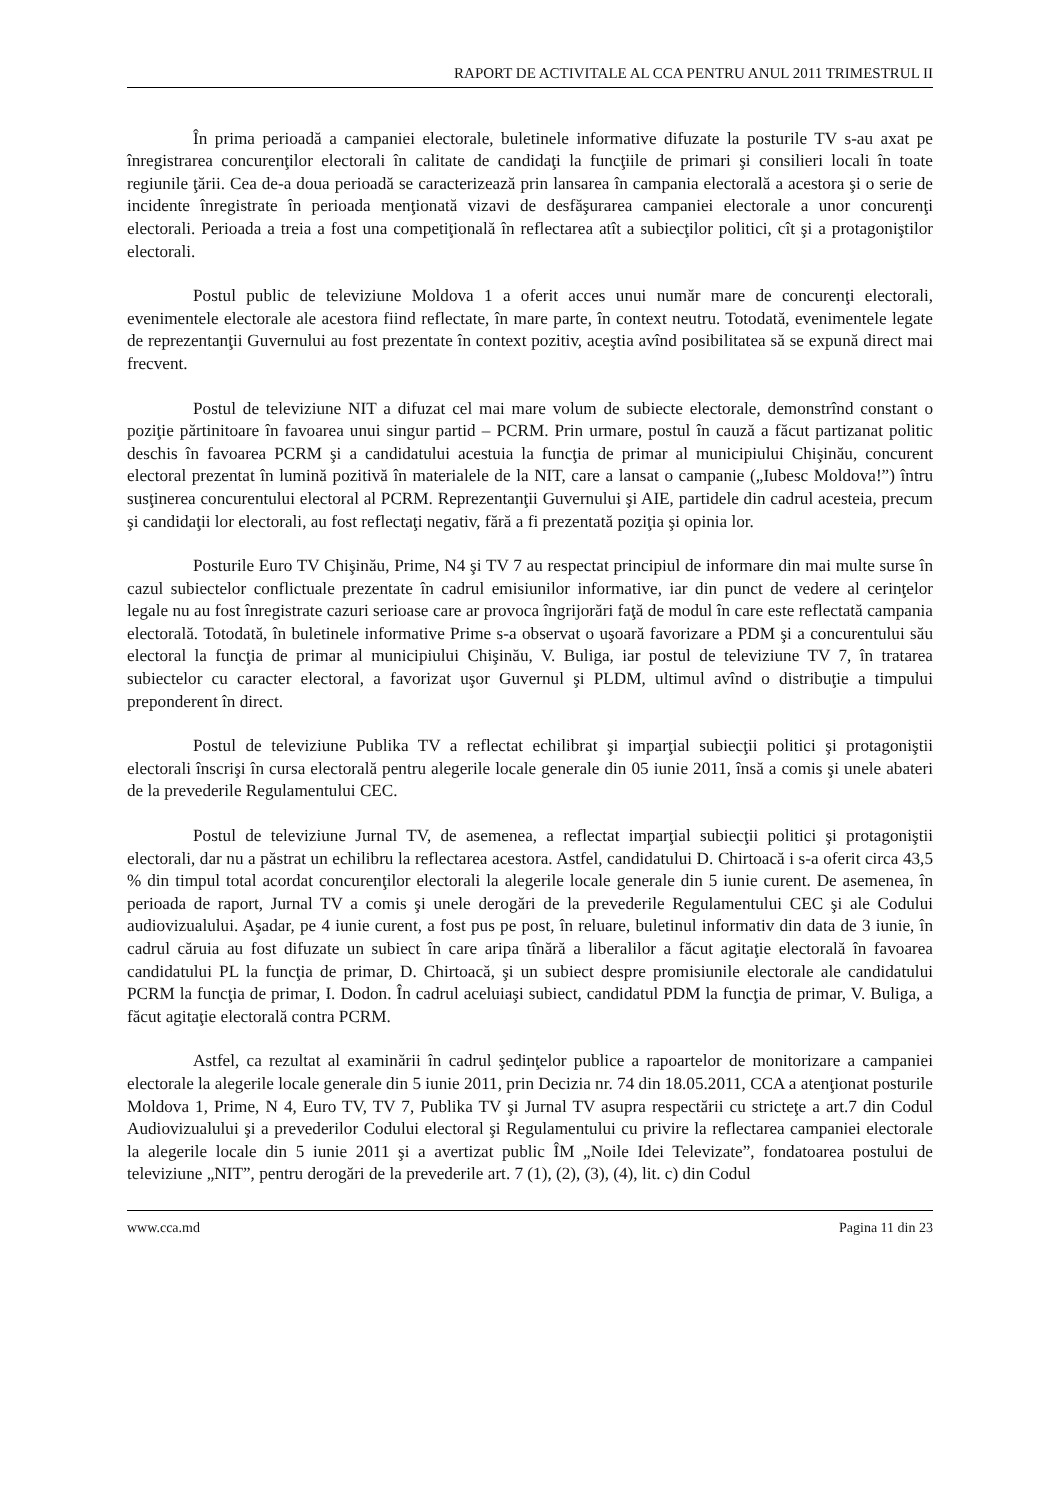RAPORT DE ACTIVITALE AL CCA PENTRU ANUL 2011 TRIMESTRUL II
În prima perioadă a campaniei electorale, buletinele informative difuzate la posturile TV s-au axat pe înregistrarea concurenţilor electorali în calitate de candidaţi la funcţiile de primari şi consilieri locali în toate regiunile ţării. Cea de-a doua perioadă se caracterizează prin lansarea în campania electorală a acestora şi o serie de incidente înregistrate în perioada menţionată vizavi de desfăşurarea campaniei electorale a unor concurenţi electorali. Perioada a treia a fost una competiţională în reflectarea atît a subiecţilor politici, cît şi a protagoniştilor electorali.
Postul public de televiziune Moldova 1 a oferit acces unui număr mare de concurenţi electorali, evenimentele electorale ale acestora fiind reflectate, în mare parte, în context neutru. Totodată, evenimentele legate de reprezentanţii Guvernului au fost prezentate în context pozitiv, aceştia avînd posibilitatea să se expună direct mai frecvent.
Postul de televiziune NIT a difuzat cel mai mare volum de subiecte electorale, demonstrînd constant o poziţie părtinitoare în favoarea unui singur partid – PCRM. Prin urmare, postul în cauză a făcut partizanat politic deschis în favoarea PCRM şi a candidatului acestuia la funcţia de primar al municipiului Chişinău, concurent electoral prezentat în lumină pozitivă în materialele de la NIT, care a lansat o campanie („Iubesc Moldova!”) întru susţinerea concurentului electoral al PCRM. Reprezentanţii Guvernului şi AIE, partidele din cadrul acesteia, precum şi candidaţii lor electorali, au fost reflectaţi negativ, fără a fi prezentată poziţia şi opinia lor.
Posturile Euro TV Chişinău, Prime, N4 şi TV 7 au respectat principiul de informare din mai multe surse în cazul subiectelor conflictuale prezentate în cadrul emisiunilor informative, iar din punct de vedere al cerinţelor legale nu au fost înregistrate cazuri serioase care ar provoca îngrijorări faţă de modul în care este reflectată campania electorală. Totodată, în buletinele informative Prime s-a observat o uşoară favorizare a PDM şi a concurentului său electoral la funcţia de primar al municipiului Chişinău, V. Buliga, iar postul de televiziune TV 7, în tratarea subiectelor cu caracter electoral, a favorizat uşor Guvernul şi PLDM, ultimul avînd o distribuţie a timpului preponderent în direct.
Postul de televiziune Publika TV a reflectat echilibrat şi imparţial subiecţii politici şi protagoniştii electorali înscrişi în cursa electorală pentru alegerile locale generale din 05 iunie 2011, însă a comis şi unele abateri de la prevederile Regulamentului CEC.
Postul de televiziune Jurnal TV, de asemenea, a reflectat imparţial subiecţii politici şi protagoniştii electorali, dar nu a păstrat un echilibru la reflectarea acestora. Astfel, candidatului D. Chirtoacă i s-a oferit circa 43,5 % din timpul total acordat concurenţilor electorali la alegerile locale generale din 5 iunie curent. De asemenea, în perioada de raport, Jurnal TV a comis şi unele derogări de la prevederile Regulamentului CEC şi ale Codului audiovizualului. Aşadar, pe 4 iunie curent, a fost pus pe post, în reluare, buletinul informativ din data de 3 iunie, în cadrul căruia au fost difuzate un subiect în care aripa tînără a liberalilor a făcut agitaţie electorală în favoarea candidatului PL la funcţia de primar, D. Chirtoacă, şi un subiect despre promisiunile electorale ale candidatului PCRM la funcţia de primar, I. Dodon. În cadrul aceluiaşi subiect, candidatul PDM la funcţia de primar, V. Buliga, a făcut agitaţie electorală contra PCRM.
Astfel, ca rezultat al examinării în cadrul şedinţelor publice a rapoartelor de monitorizare a campaniei electorale la alegerile locale generale din 5 iunie 2011, prin Decizia nr. 74 din 18.05.2011, CCA a atenţionat posturile Moldova 1, Prime, N 4, Euro TV, TV 7, Publika TV şi Jurnal TV asupra respectării cu stricteţe a art.7 din Codul Audiovizualului şi a prevederilor Codului electoral şi Regulamentului cu privire la reflectarea campaniei electorale la alegerile locale din 5 iunie 2011 şi a avertizat public ÎM „Noile Idei Televizate”, fondatoarea postului de televiziune „NIT”, pentru derogări de la prevederile art. 7 (1), (2), (3), (4), lit. c) din Codul
www.cca.md Pagina 11 din 23